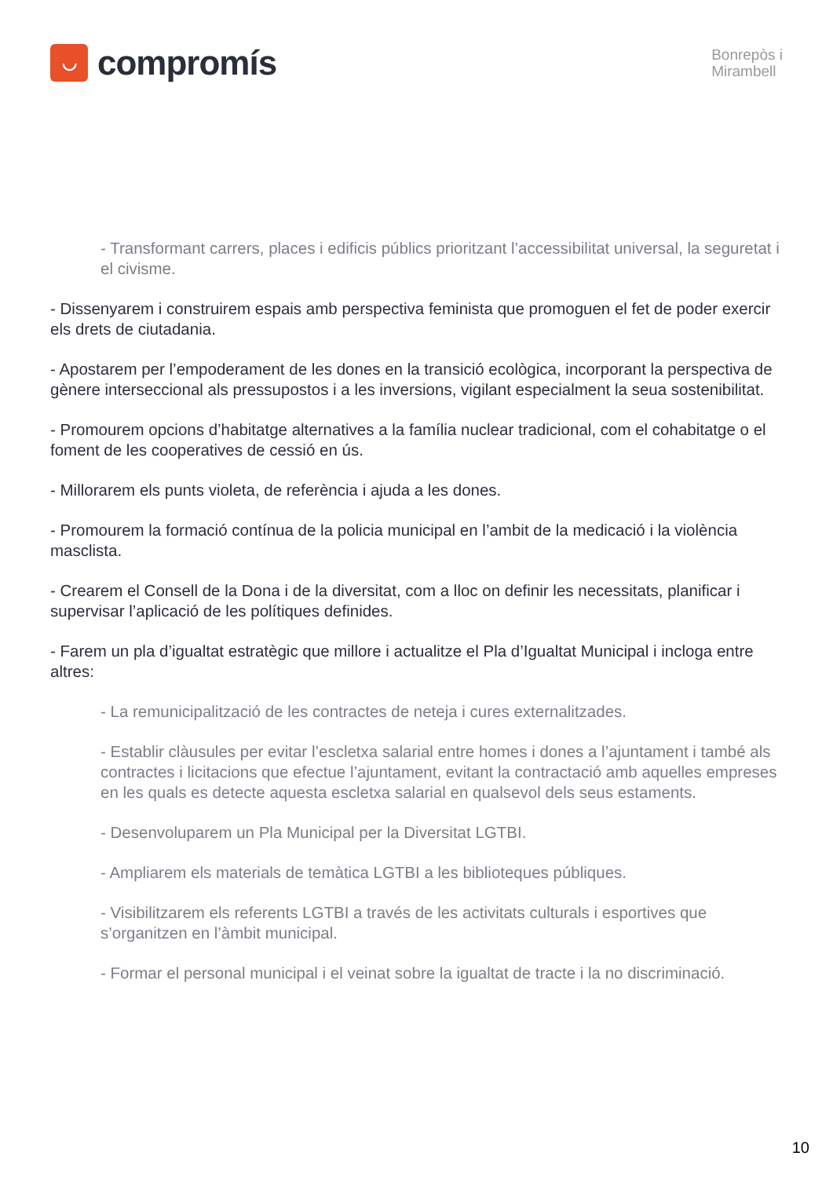◡
compromís
Bonrepòs i
Mirambell
- Transformant carrers, places i edificis públics prioritzant l’accessibilitat universal, la seguretat i el civisme.
- Dissenyarem i construirem espais amb perspectiva feminista que promoguen el fet de poder exercir els drets de ciutadania.
- Apostarem per l’empoderament de les dones en la transició ecològica, incorporant la perspectiva de gènere interseccional als pressupostos i a les inversions, vigilant especialment la seua sostenibilitat.
- Promourem opcions d’habitatge alternatives a la família nuclear tradicional, com el cohabitatge o el foment de les cooperatives de cessió en ús.
- Millorarem els punts violeta, de referència i ajuda a les dones.
- Promourem la formació contínua de la policia municipal en l’ambit de la medicació i la violència masclista.
- Crearem el Consell de la Dona i de la diversitat, com a lloc on definir les necessitats, planificar i supervisar l’aplicació de les polítiques definides.
- Farem un pla d’igualtat estratègic que millore i actualitze el Pla d’Igualtat Municipal i incloga entre altres:
- La remunicipalització de les contractes de neteja i cures externalitzades.
- Establir clàusules per evitar l’escletxa salarial entre homes i dones a l’ajuntament i també als contractes i licitacions que efectue l’ajuntament, evitant la contractació amb aquelles empreses en les quals es detecte aquesta escletxa salarial en qualsevol dels seus estaments.
- Desenvoluparem un Pla Municipal per la Diversitat LGTBI.
- Ampliarem els materials de temàtica LGTBI a les biblioteques públiques.
- Visibilitzarem els referents LGTBI a través de les activitats culturals i esportives que s’organitzen en l’àmbit municipal.
- Formar el personal municipal i el veinat sobre la igualtat de tracte i la no discriminació.
10